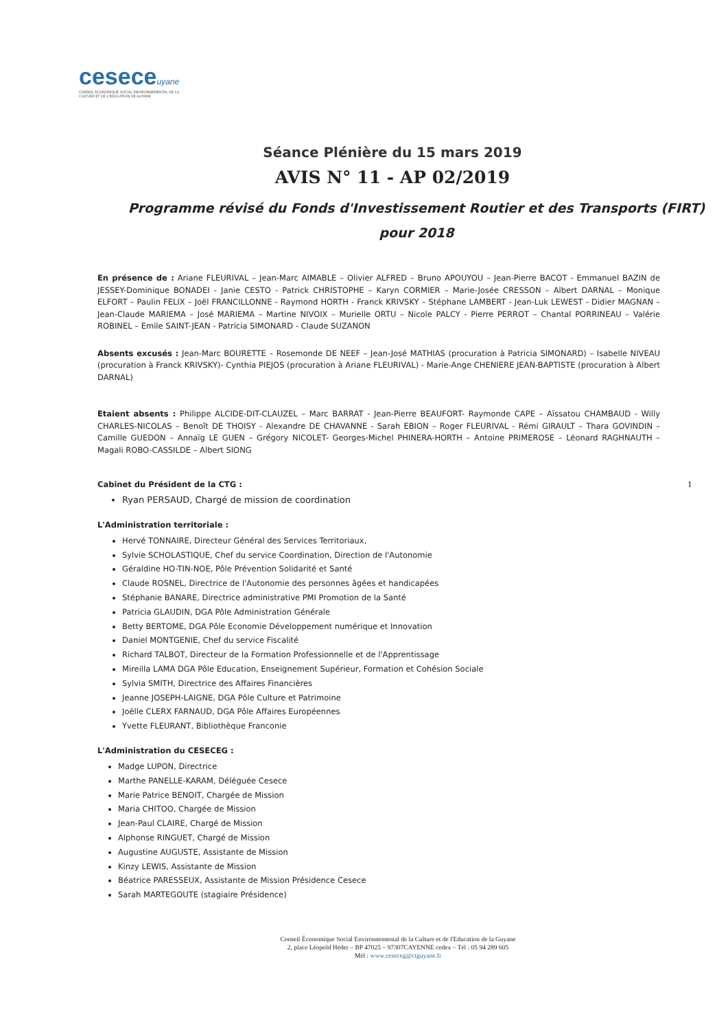ceseceuyane
CONSEIL ÉCONOMIQUE SOCIAL ENVIRONNEMENTAL DE LA CULTURE ET DE L'ÉDUCATION DE GUYANE
Séance Plénière du 15 mars 2019
AVIS N° 11 - AP 02/2019
Programme révisé du Fonds d'Investissement Routier et des Transports (FIRT) pour 2018
En présence de : Ariane FLEURIVAL – Jean-Marc AIMABLE – Olivier ALFRED – Bruno APOUYOU – Jean-Pierre BACOT - Emmanuel BAZIN de JESSEY-Dominique BONADEI - Janie CESTO - Patrick CHRISTOPHE – Karyn CORMIER – Marie-Josée CRESSON – Albert DARNAL – Monique ELFORT – Paulin FELIX – Joël FRANCILLONNE - Raymond HORTH - Franck KRIVSKY – Stéphane LAMBERT - Jean-Luk LEWEST - Didier MAGNAN – Jean-Claude MARIEMA – José MARIEMA – Martine NIVOIX – Murielle ORTU – Nicole PALCY - Pierre PERROT – Chantal PORRINEAU – Valérie ROBINEL – Emile SAINT-JEAN - Patricia SIMONARD - Claude SUZANON
Absents excusés : Jean-Marc BOURETTE – Rosemonde DE NEEF – Jean-José MATHIAS (procuration à Patricia SIMONARD) – Isabelle NIVEAU (procuration à Franck KRIVSKY)- Cynthia PIEJOS (procuration à Ariane FLEURIVAL) - Marie-Ange CHENIERE JEAN-BAPTISTE (procuration à Albert DARNAL)
Etaient absents : Philippe ALCIDE-DIT-CLAUZEL – Marc BARRAT - Jean-Pierre BEAUFORT- Raymonde CAPE – Aïssatou CHAMBAUD - Willy CHARLES-NICOLAS – Benoît DE THOISY - Alexandre DE CHAVANNE - Sarah EBION – Roger FLEURIVAL - Rémi GIRAULT – Thara GOVINDIN – Camille GUEDON – Annaïg LE GUEN – Grégory NICOLET- Georges-Michel PHINERA-HORTH – Antoine PRIMEROSE – Léonard RAGHNAUTH – Magali ROBO-CASSILDE – Albert SIONG
Cabinet du Président de la CTG :
Ryan PERSAUD, Chargé de mission de coordination
L'Administration territoriale :
Hervé TONNAIRE, Directeur Général des Services Territoriaux,
Sylvie SCHOLASTIQUE, Chef du service Coordination, Direction de l'Autonomie
Géraldine HO-TIN-NOE, Pôle Prévention Solidarité et Santé
Claude ROSNEL, Directrice de l'Autonomie des personnes âgées et handicapées
Stéphanie BANARE, Directrice administrative PMI Promotion de la Santé
Patricia GLAUDIN, DGA Pôle Administration Générale
Betty BERTOME, DGA Pôle Economie Développement numérique et Innovation
Daniel MONTGENIE, Chef du service Fiscalité
Richard TALBOT, Directeur de la Formation Professionnelle et de l'Apprentissage
Mireilla LAMA DGA Pôle Education, Enseignement Supérieur, Formation et Cohésion Sociale
Sylvia SMITH, Directrice des Affaires Financières
Jeanne JOSEPH-LAIGNE, DGA Pôle Culture et Patrimoine
Joëlle CLERX FARNAUD, DGA Pôle Affaires Européennes
Yvette FLEURANT, Bibliothèque Franconie
L'Administration du CESECEG :
Madge LUPON, Directrice
Marthe PANELLE-KARAM, Déléguée Cesece
Marie Patrice BENOIT, Chargée de Mission
Maria CHITOO, Chargée de Mission
Jean-Paul CLAIRE, Chargé de Mission
Alphonse RINGUET, Chargé de Mission
Augustine AUGUSTE, Assistante de Mission
Kinzy LEWIS, Assistante de Mission
Béatrice PARESSEUX, Assistante de Mission Présidence Cesece
Sarah MARTEGOUTE (stagiaire Présidence)
1
Conseil Économique Social Environnemental de la Culture et de l'Education de la Guyane
2, place Léopold Héder – BP 47025 – 97307CAYENNE cedex – Tél : 05 94 289 605
Mél : www.ceseceg@ctguyane.fr